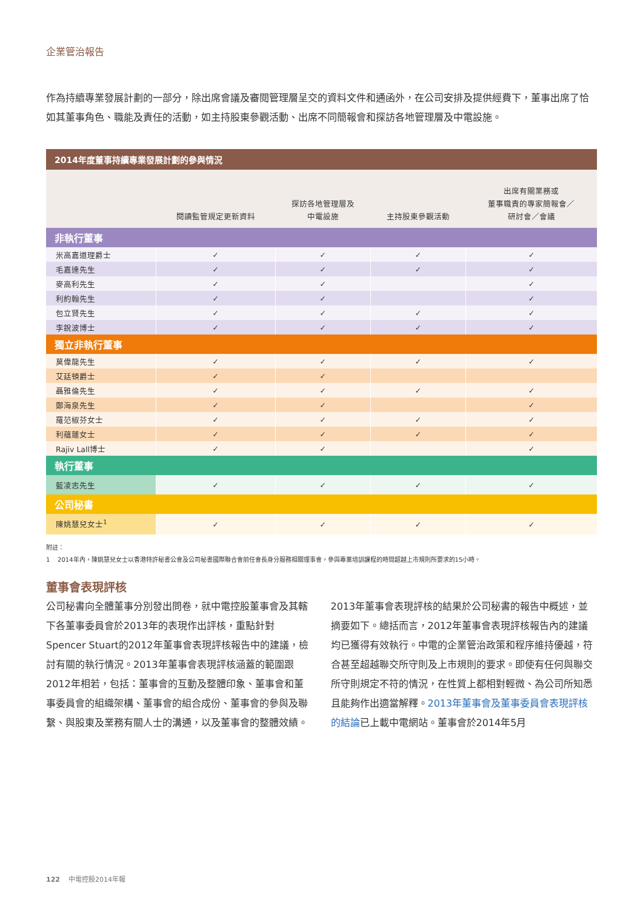企業管治報告
作為持續專業發展計劃的一部分，除出席會議及審閱管理層呈交的資料文件和通函外，在公司安排及提供經費下，董事出席了恰如其董事角色、職能及責任的活動，如主持股東參觀活動、出席不同簡報會和探訪各地管理層及中電設施。
| 2014年度董事持續專業發展計劃的參與情況 | | | | |
| --- | --- | --- | --- | --- |
| | 閱讀監管規定更新資料 | 探訪各地管理層及 中電設施 | 主持股東參觀活動 | 出席有關業務或 董事職責的專家簡報會／ 研討會／會議 |
| 非執行董事 | | | | |
| 米高嘉道理爵士 | ✓ | ✓ | ✓ | ✓ |
| 毛嘉達先生 | ✓ | ✓ | ✓ | ✓ |
| 麥高利先生 | ✓ | ✓ | | ✓ |
| 利約翰先生 | ✓ | ✓ | | ✓ |
| 包立賢先生 | ✓ | ✓ | ✓ | ✓ |
| 李銳波博士 | ✓ | ✓ | ✓ | ✓ |
| 獨立非執行董事 | | | | |
| 莫偉龍先生 | ✓ | ✓ | ✓ | ✓ |
| 艾廷頓爵士 | ✓ | ✓ | | |
| 聶雅倫先生 | ✓ | ✓ | ✓ | ✓ |
| 鄭海泉先生 | ✓ | ✓ | | ✓ |
| 羅范椒芬女士 | ✓ | ✓ | ✓ | ✓ |
| 利蘊蓮女士 | ✓ | ✓ | ✓ | ✓ |
| Rajiv Lall博士 | ✓ | ✓ | | ✓ |
| 執行董事 | | | | |
| 藍凌志先生 | ✓ | ✓ | ✓ | ✓ |
| 公司秘書 | | | | |
| 陳姚慧兒女士<sup>1</sup> | ✓ | ✓ | ✓ | ✓ |
附註：
1 2014年內，陳姚慧兒女士以香港特許秘書公會及公司秘書國際聯合會前任會長身分服務相關理事會，參與專業培訓課程的時間超越上市規則所要求的15小時。
董事會表現評核
公司秘書向全體董事分別發出問卷，就中電控股董事會及其轄下各董事委員會於2013年的表現作出評核，重點針對Spencer Stuart的2012年董事會表現評核報告中的建議，檢討有關的執行情況。2013年董事會表現評核涵蓋的範圍跟2012年相若，包括：董事會的互動及整體印象、董事會和董事委員會的組織架構、董事會的組合成份、董事會的參與及聯繫、與股東及業務有關人士的溝通，以及董事會的整體效績。
2013年董事會表現評核的結果於公司秘書的報告中概述，並摘要如下。總括而言，2012年董事會表現評核報告內的建議均已獲得有效執行。中電的企業管治政策和程序維持優越，符合甚至超越聯交所守則及上市規則的要求。即使有任何與聯交所守則規定不符的情況，在性質上都相對輕微、為公司所知悉且能夠作出適當解釋。2013年董事會及董事委員會表現評核的結論已上載中電網站。董事會於2014年5月
122 中電控股2014年報